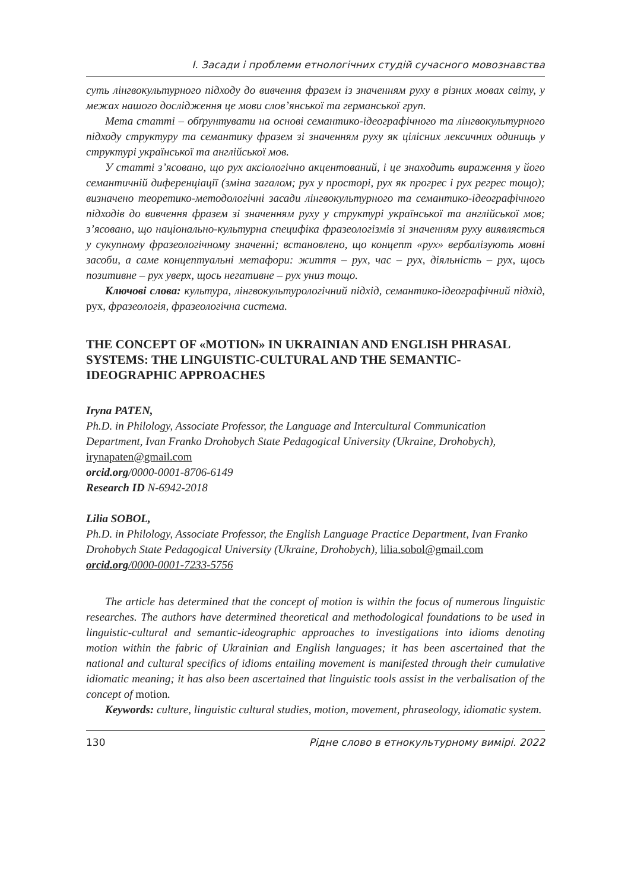I. Засади і проблеми етнологічних студій сучасного мовознавства
суть лінгвокультурного підходу до вивчення фразем із значенням руху в різних мовах світу, у межах нашого дослідження це мови слов’янської та германської груп.
Мета статті – обґрунтувати на основі семантико-ідеографічного та лінгвокультурного підходу структуру та семантику фразем зі значенням руху як цілісних лексичних одиниць у структурі української та англійської мов.
У статті з’ясовано, що рух аксіологічно акцентований, і це знаходить вираження у його семантичній диференціації (зміна загалом; рух у просторі, рух як прогрес і рух регрес тощо); визначено теоретико-методологічні засади лінгвокультурного та семантико-ідеографічного підходів до вивчення фразем зі значенням руху у структурі української та англійської мов; з’ясовано, що національно-культурна специфіка фразеологізмів зі значенням руху виявляється у сукупному фразеологічному значенні; встановлено, що концепт «рух» вербалізують мовні засоби, а саме концептуальні метафори: життя – рух, час – рух, діяльність – рух, щось позитивне – рух уверх, щось негативне – рух униз тощо.
Ключові слова: культура, лінгвокультурологічний підхід, семантико-ідеографічний підхід, рух, фразеологія, фразеологічна система.
THE CONCEPT OF «MOTION» IN UKRAINIAN AND ENGLISH PHRASAL SYSTEMS: THE LINGUISTIC-CULTURAL AND THE SEMANTIC-IDEOGRAPHIC APPROACHES
Iryna PATEN,
Ph.D. in Philology, Associate Professor, the Language and Intercultural Communication Department, Ivan Franko Drohobych State Pedagogical University (Ukraine, Drohobych), irynapaten@gmail.com
orcid.org/0000-0001-8706-6149
Research ID N-6942-2018
Lilia SOBOL,
Ph.D. in Philology, Associate Professor, the English Language Practice Department, Ivan Franko Drohobych State Pedagogical University (Ukraine, Drohobych), lilia.sobol@gmail.com
orcid.org/0000-0001-7233-5756
The article has determined that the concept of motion is within the focus of numerous linguistic researches. The authors have determined theoretical and methodological foundations to be used in linguistic-cultural and semantic-ideographic approaches to investigations into idioms denoting motion within the fabric of Ukrainian and English languages; it has been ascertained that the national and cultural specifics of idioms entailing movement is manifested through their cumulative idiomatic meaning; it has also been ascertained that linguistic tools assist in the verbalisation of the concept of motion.
Keywords: culture, linguistic cultural studies, motion, movement, phraseology, idiomatic system.
130 Рідне слово в етнокультурному вимірі. 2022